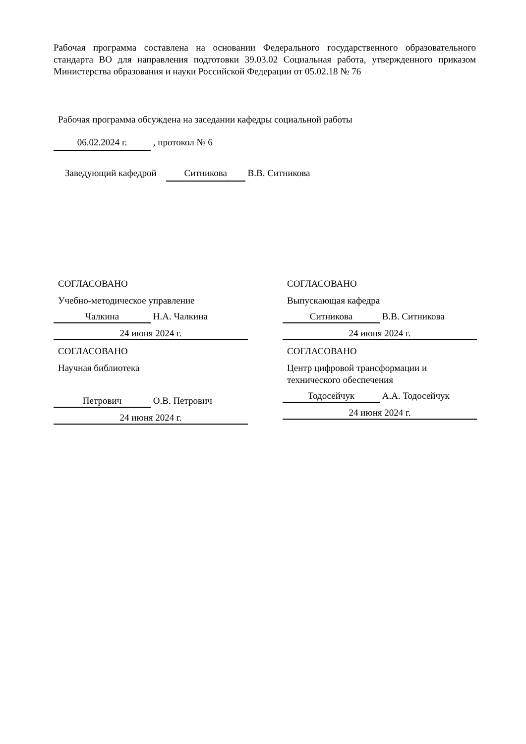Рабочая программа составлена на основании Федерального государственного образовательного стандарта ВО для направления подготовки 39.03.02 Социальная работа, утвержденного приказом Министерства образования и науки Российской Федерации от 05.02.18 № 76
Рабочая программа обсуждена на заседании кафедры социальной работы
06.02.2024 г. , протокол № 6
Заведующий кафедрой Ситникова В.В. Ситникова
СОГЛАСОВАНО
Учебно-методическое управление
Чалкина Н.А. Чалкина
24 июня 2024 г.
СОГЛАСОВАНО
Научная библиотека
Петрович О.В. Петрович
24 июня 2024 г.
СОГЛАСОВАНО
Выпускающая кафедра
Ситникова В.В. Ситникова
24 июня 2024 г.
СОГЛАСОВАНО
Центр цифровой трансформации и
технического обеспечения
Тодосейчук А.А. Тодосейчук
24 июня 2024 г.